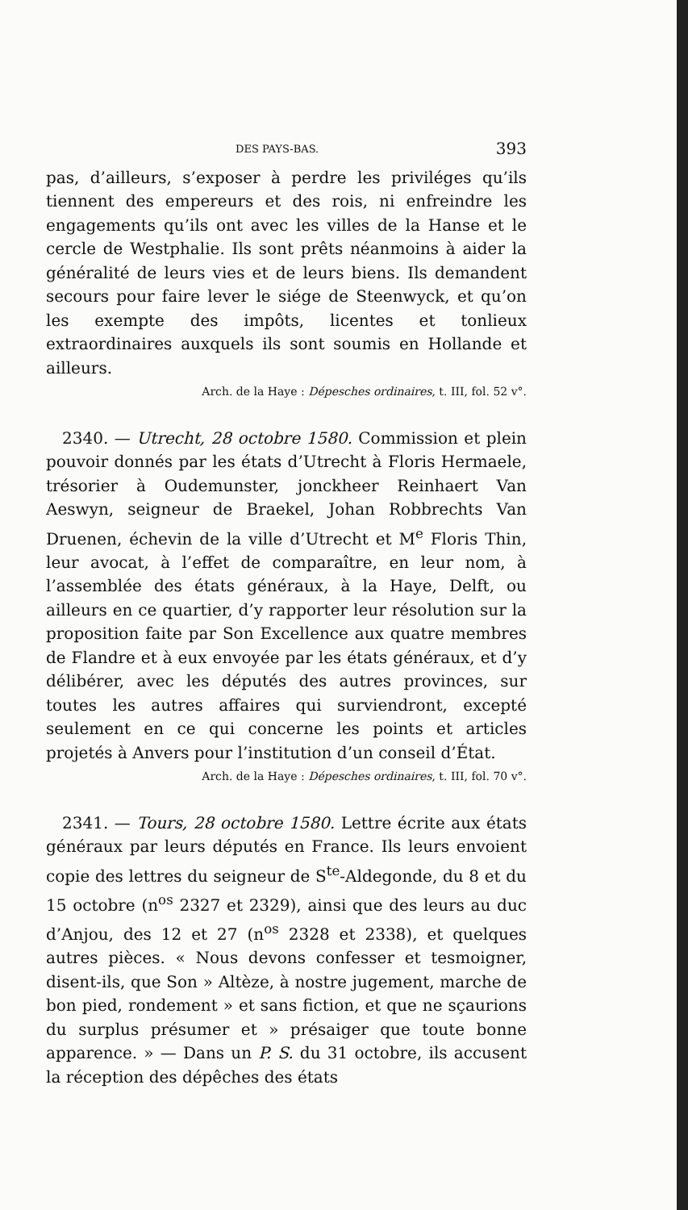DES PAYS-BAS. 393
pas, d’ailleurs, s’exposer à perdre les priviléges qu’ils tiennent des empereurs et des rois, ni enfreindre les engagements qu’ils ont avec les villes de la Hanse et le cercle de Westphalie. Ils sont prêts néanmoins à aider la généralité de leurs vies et de leurs biens. Ils demandent secours pour faire lever le siége de Steenwyck, et qu’on les exempte des impôts, licentes et tonlieux extraordinaires auxquels ils sont soumis en Hollande et ailleurs.
Arch. de la Haye : Dépesches ordinaires, t. III, fol. 52 v°.
2340. — Utrecht, 28 octobre 1580. Commission et plein pouvoir donnés par les états d’Utrecht à Floris Hermaele, trésorier à Oudemunster, jonckheer Reinhaert Van Aeswyn, seigneur de Braekel, Johan Robbrechts Van Druenen, échevin de la ville d’Utrecht et M<sup>e</sup> Floris Thin, leur avocat, à l’effet de comparaître, en leur nom, à l’assemblée des états généraux, à la Haye, Delft, ou ailleurs en ce quartier, d’y rapporter leur résolution sur la proposition faite par Son Excellence aux quatre membres de Flandre et à eux envoyée par les états généraux, et d’y délibérer, avec les députés des autres provinces, sur toutes les autres affaires qui surviendront, excepté seulement en ce qui concerne les points et articles projetés à Anvers pour l’institution d’un conseil d’État.
Arch. de la Haye : Dépesches ordinaires, t. III, fol. 70 v°.
2341. — Tours, 28 octobre 1580. Lettre écrite aux états généraux par leurs députés en France. Ils leurs envoient copie des lettres du seigneur de S<sup>te</sup>-Aldegonde, du 8 et du 15 octobre (n<sup>os</sup> 2327 et 2329), ainsi que des leurs au duc d’Anjou, des 12 et 27 (n<sup>os</sup> 2328 et 2338), et quelques autres pièces. « Nous devons confesser et tesmoigner, disent-ils, que Son » Altèze, à nostre jugement, marche de bon pied, rondement » et sans fiction, et que ne sçaurions du surplus présumer et » présaiger que toute bonne apparence. » — Dans un P. S. du 31 octobre, ils accusent la réception des dépêches des états